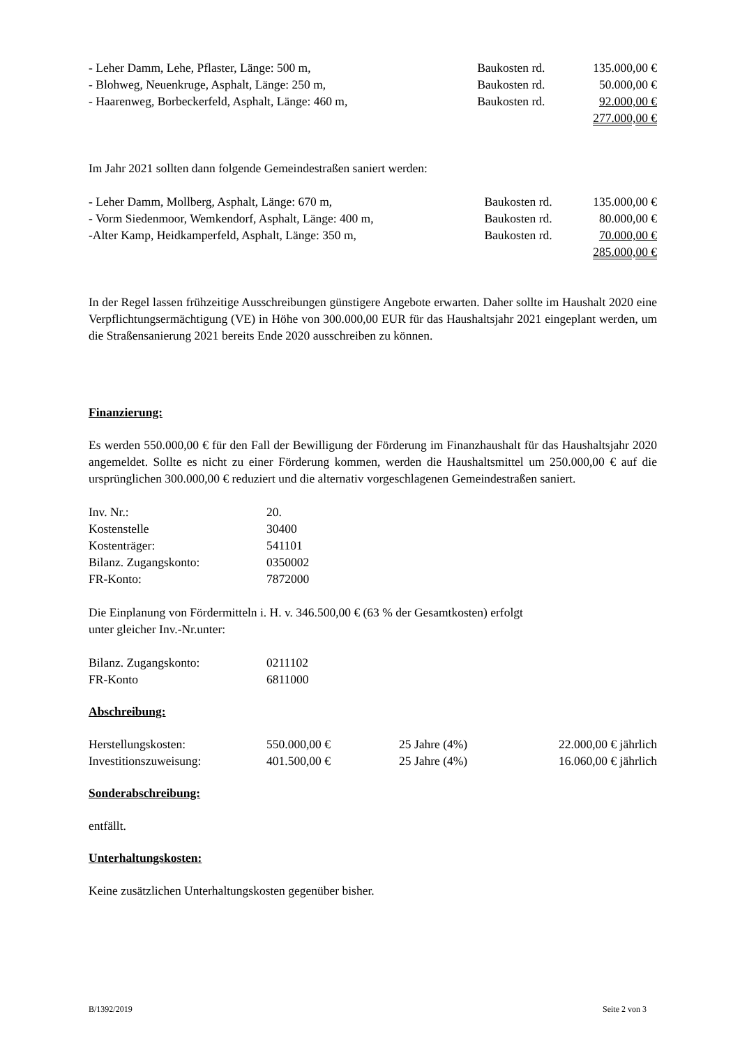| - Leher Damm, Lehe, Pflaster, Länge: 500 m, | Baukosten rd. | 135.000,00 € |
| - Blohweg, Neuenkruge, Asphalt, Länge: 250 m, | Baukosten rd. | 50.000,00 € |
| - Haarenweg, Borbeckerfeld, Asphalt, Länge: 460 m, | Baukosten rd. | 92.000,00 € |
| | | 277.000,00 € |
Im Jahr 2021 sollten dann folgende Gemeindestraßen saniert werden:
| - Leher Damm, Mollberg, Asphalt, Länge: 670 m, | Baukosten rd. | 135.000,00 € |
| - Vorm Siedenmoor, Wemkendorf, Asphalt, Länge: 400 m, | Baukosten rd. | 80.000,00 € |
| -Alter Kamp, Heidkamperfeld, Asphalt, Länge: 350 m, | Baukosten rd. | 70.000,00 € |
| | | 285.000,00 € |
In der Regel lassen frühzeitige Ausschreibungen günstigere Angebote erwarten. Daher sollte im Haushalt 2020 eine Verpflichtungsermächtigung (VE) in Höhe von 300.000,00 EUR für das Haushaltsjahr 2021 eingeplant werden, um die Straßensanierung 2021 bereits Ende 2020 ausschreiben zu können.
Finanzierung:
Es werden 550.000,00 € für den Fall der Bewilligung der Förderung im Finanzhaushalt für das Haushaltsjahr 2020 angemeldet. Sollte es nicht zu einer Förderung kommen, werden die Haushaltsmittel um 250.000,00 € auf die ursprünglichen 300.000,00 € reduziert und die alternativ vorgeschlagenen Gemeindestraßen saniert.
| Inv. Nr.: | 20. |
| Kostenstelle | 30400 |
| Kostenträger: | 541101 |
| Bilanz. Zugangskonto: | 0350002 |
| FR-Konto: | 7872000 |
Die Einplanung von Fördermitteln i. H. v. 346.500,00 € (63 % der Gesamtkosten) erfolgt
unter gleicher Inv.-Nr.unter:
| Bilanz. Zugangskonto: | 0211102 |
| FR-Konto | 6811000 |
Abschreibung:
| Herstellungskosten: | 550.000,00 € | 25 Jahre (4%) | 22.000,00 € jährlich |
| Investitionszuweisung: | 401.500,00 € | 25 Jahre (4%) | 16.060,00 € jährlich |
Sonderabschreibung:
entfällt.
Unterhaltungskosten:
Keine zusätzlichen Unterhaltungskosten gegenüber bisher.
B/1392/2019 Seite 2 von 3